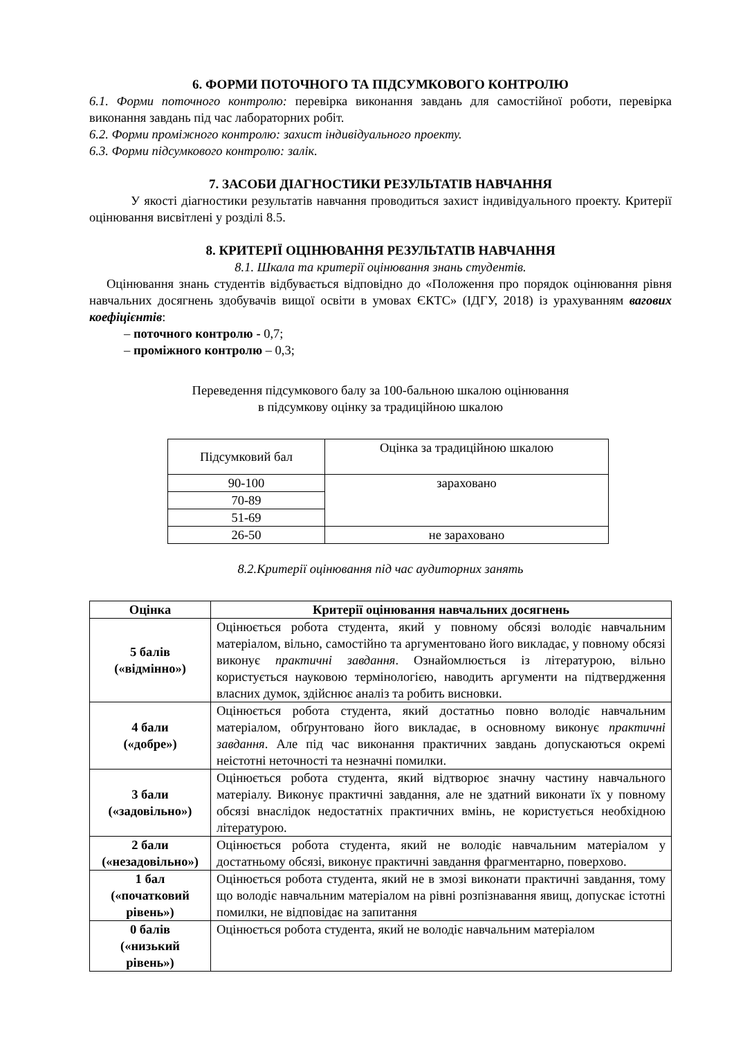6. ФОРМИ ПОТОЧНОГО ТА ПІДСУМКОВОГО КОНТРОЛЮ
6.1. Форми поточного контролю: перевірка виконання завдань для самостійної роботи, перевірка виконання завдань під час лабораторних робіт.
6.2. Форми проміжного контролю: захист індивідуального проекту.
6.3. Форми підсумкового контролю: залік.
7. ЗАСОБИ ДІАГНОСТИКИ РЕЗУЛЬТАТІВ НАВЧАННЯ
У якості діагностики результатів навчання проводиться захист індивідуального проекту. Критерії оцінювання висвітлені у розділі 8.5.
8. КРИТЕРІЇ ОЦІНЮВАННЯ РЕЗУЛЬТАТІВ НАВЧАННЯ
8.1. Шкала та критерії оцінювання знань студентів.
Оцінювання знань студентів відбувається відповідно до «Положення про порядок оцінювання рівня навчальних досягнень здобувачів вищої освіти в умовах ЄКТС» (ІДГУ, 2018) із урахуванням вагових коефіцієнтів:
– поточного контролю - 0,7;
– проміжного контролю – 0,3;
Переведення підсумкового балу за 100-бальною шкалою оцінювання
в підсумкову оцінку за традиційною шкалою
| Підсумковий бал | Оцінка за традиційною шкалою |
| 90-100 | зараховано |
| 70-89 | |
| 51-69 | |
| 26-50 | не зараховано |
8.2.Критерії оцінювання під час аудиторних занять
| Оцінка | Критерії оцінювання навчальних досягнень |
| --- | --- |
| 5 балів («відмінно») | Оцінюється робота студента, який у повному обсязі володіє навчальним матеріалом, вільно, самостійно та аргументовано його викладає, у повному обсязі виконує практичні завдання . Ознайомлюється із літературою, вільно користується науковою термінологією, наводить аргументи на підтвердження власних думок, здійснює аналіз та робить висновки. |
| 4 бали («добре») | Оцінюється робота студента, який достатньо повно володіє навчальним матеріалом, обґрунтовано його викладає, в основному виконує практичні завдання . Але під час виконання практичних завдань допускаються окремі неістотні неточності та незначні помилки. |
| 3 бали («задовільно») | Оцінюється робота студента, який відтворює значну частину навчального матеріалу. Виконує практичні завдання, але не здатний виконати їх у повному обсязі внаслідок недостатніх практичних вмінь, не користується необхідною літературою. |
| 2 бали («незадовільно») | Оцінюється робота студента, який не володіє навчальним матеріалом у достатньому обсязі, виконує практичні завдання фрагментарно, поверхово. |
| 1 бал («початковий рівень») | Оцінюється робота студента, який не в змозі виконати практичні завдання, тому що володіє навчальним матеріалом на рівні розпізнавання явищ, допускає істотні помилки, не відповідає на запитання |
| 0 балів («низький рівень») | Оцінюється робота студента, який не володіє навчальним матеріалом |